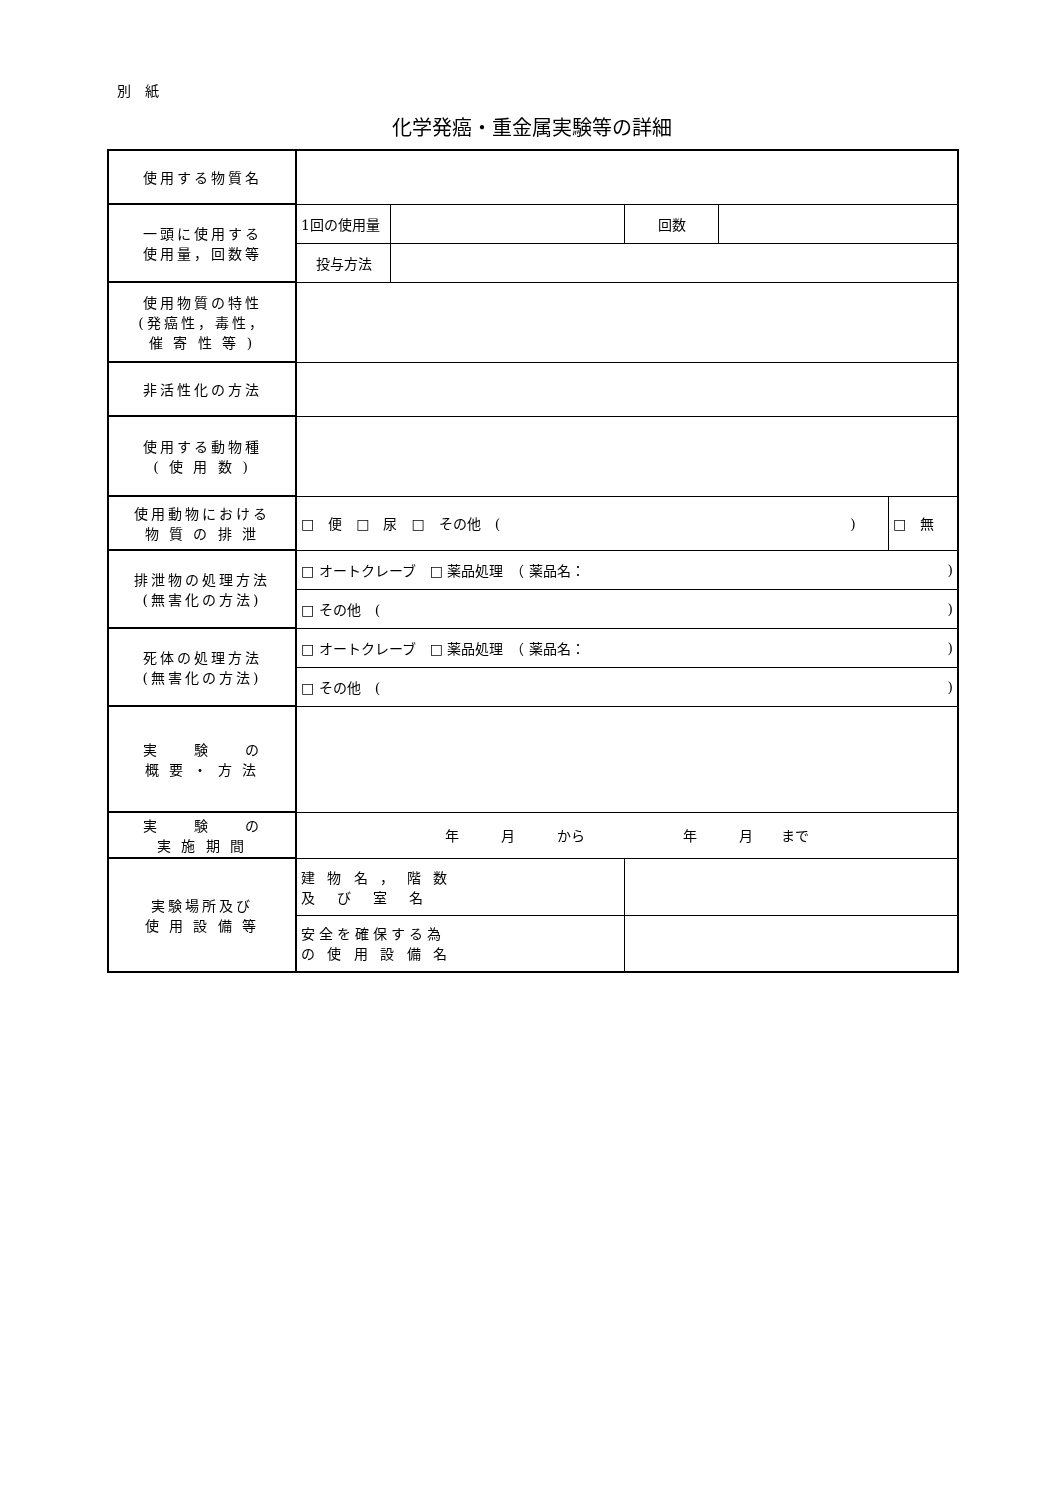別　紙
化学発癌・重金属実験等の詳細
| 使用する物質名 | | | | | |
| 一頭に使用する 使用量，回数等 | 1回の使用量 | | 回数 | | |
| | 投与方法 | | | | |
| 使用物質の特性 (発癌性，毒性， 催 寄 性 等 ) | | | | | |
| 非活性化の方法 | | | | | |
| 使用する動物種 ( 使 用 数 ) | | | | | |
| 使用動物における 物 質 の 排 泄 | □ 便 □ 尿 □ その他 ( ) | | | | □ 無 |
| 排泄物の処理方法 (無害化の方法) | □ オートクレーブ □ 薬品処理 （ 薬品名： | | | | ) |
| | □ その他 ( | | | | ) |
| 死体の処理方法 (無害化の方法) | □ オートクレーブ □ 薬品処理 （ 薬品名： | | | | ) |
| | □ その他 ( | | | | ) |
| 実 験 の 概 要 ・ 方 法 | | | | | |
| 実 験 の 実 施 期 間 | 年 月 から 年 月 まで | | | | |
| 実験場所及び 使 用 設 備 等 | 建 物 名 ， 階 数 及 び 室 名 | | | | |
| | 安全を確保する為 の 使 用 設 備 名 | | | | |